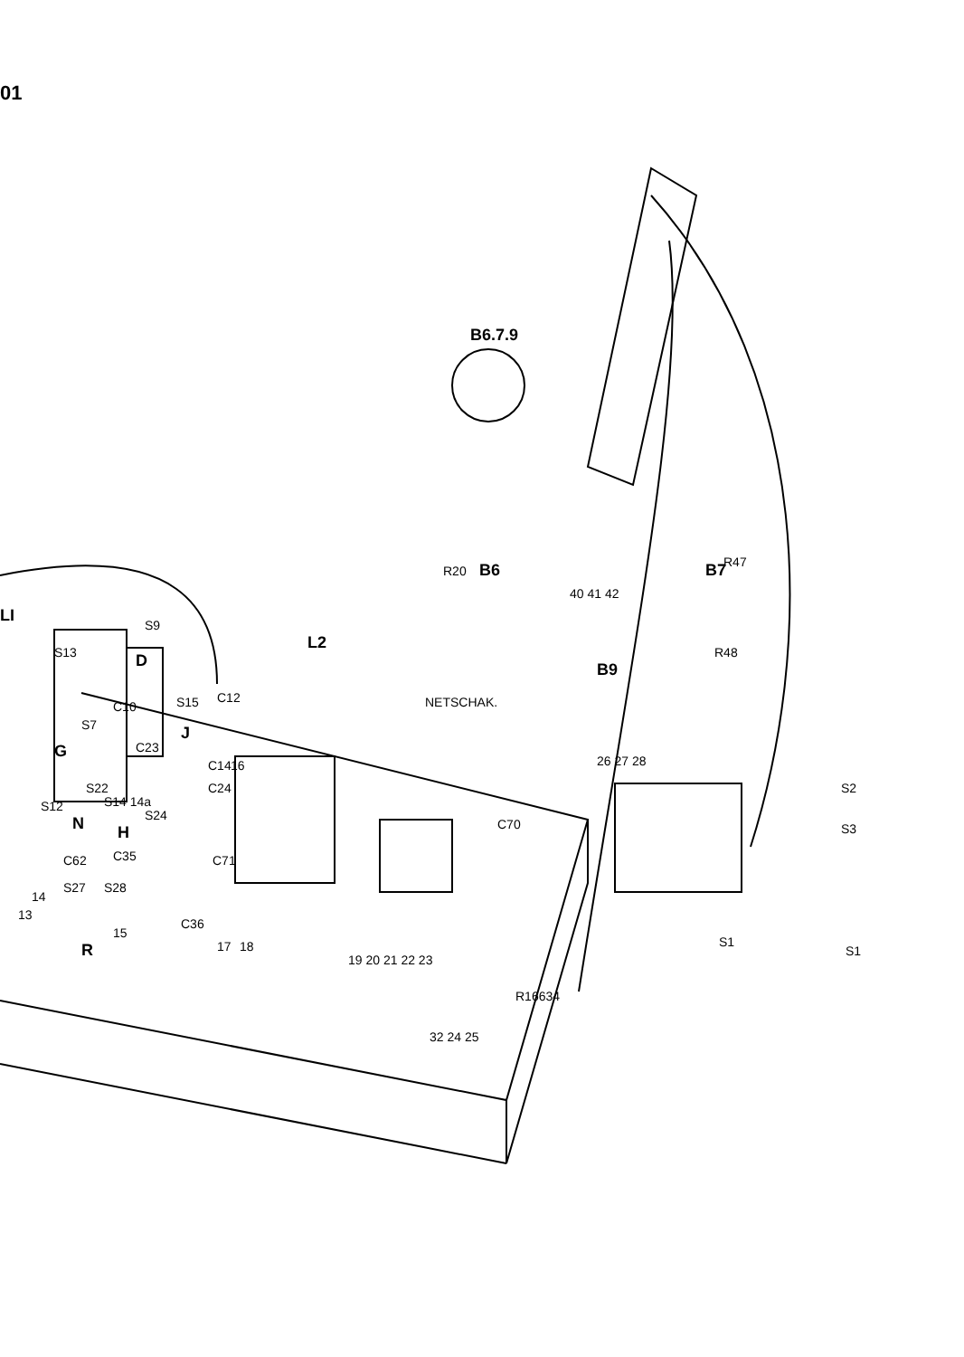01
B6.7.9
B6
R20
B7
R47
R48
B9
NETSCHAK.
L2
LI
S9
D
S13
G
S7
C10
S15
C12
J
C23
C14
C24
S22
S14 14a
S24
S12
N
H
C35
C62
S27
S28
R
C36
C71
C70
R16634
S1
S1
S2
S3
13
14
15
16
17
18
19 20 21 22 23
32 24 25
26 27 28
40 41 42